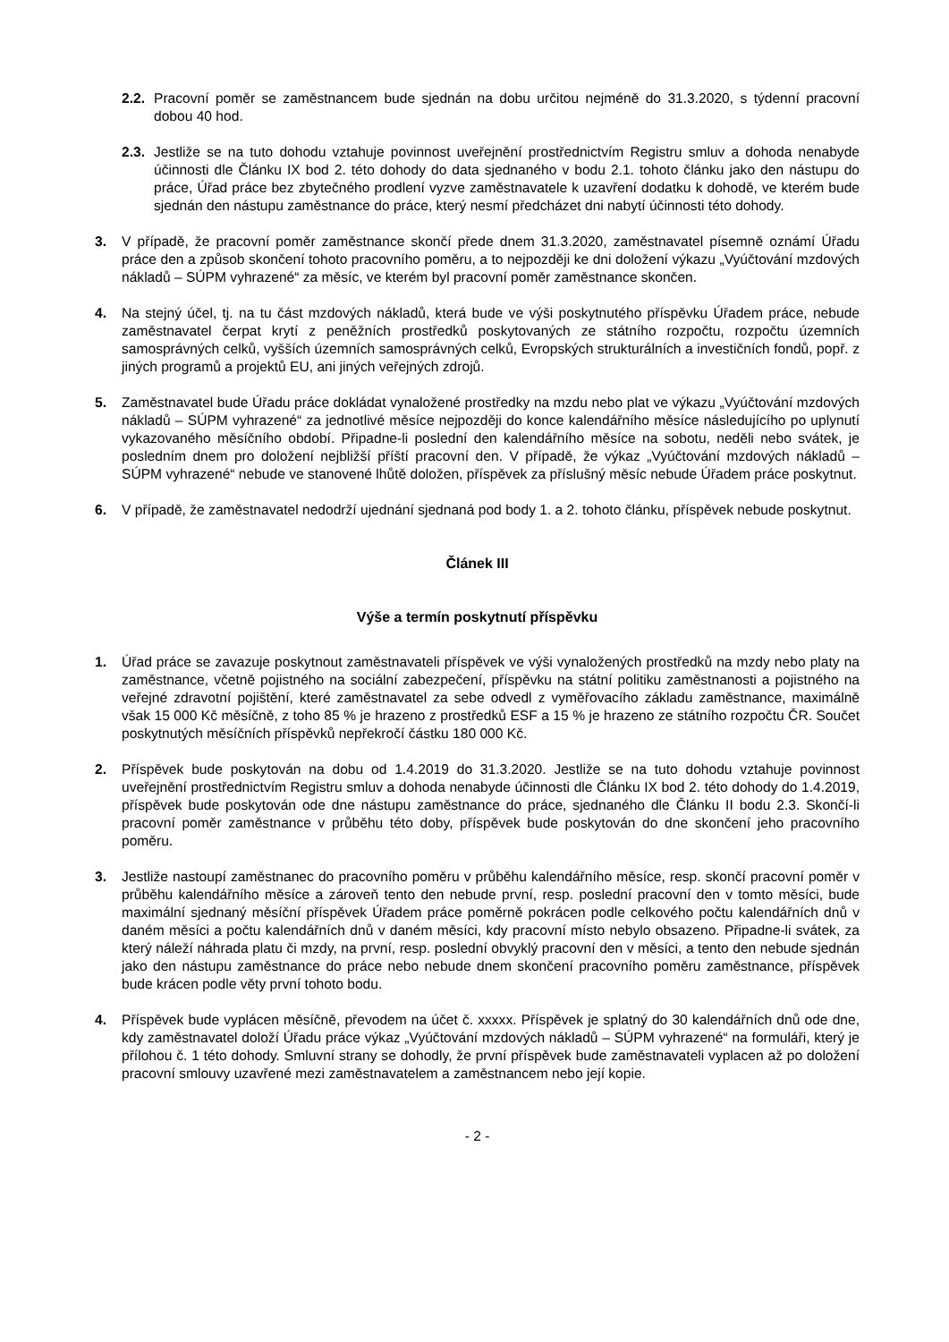2.2. Pracovní poměr se zaměstnancem bude sjednán na dobu určitou nejméně do 31.3.2020, s týdenní pracovní dobou 40 hod.
2.3. Jestliže se na tuto dohodu vztahuje povinnost uveřejnění prostřednictvím Registru smluv a dohoda nenabyde účinnosti dle Článku IX bod 2. této dohody do data sjednaného v bodu 2.1. tohoto článku jako den nástupu do práce, Úřad práce bez zbytečného prodlení vyzve zaměstnavatele k uzavření dodatku k dohodě, ve kterém bude sjednán den nástupu zaměstnance do práce, který nesmí předcházet dni nabytí účinnosti této dohody.
3. V případě, že pracovní poměr zaměstnance skončí přede dnem 31.3.2020, zaměstnavatel písemně oznámí Úřadu práce den a způsob skončení tohoto pracovního poměru, a to nejpozději ke dni doložení výkazu „Vyúčtování mzdových nákladů – SÚPM vyhrazené“ za měsíc, ve kterém byl pracovní poměr zaměstnance skončen.
4. Na stejný účel, tj. na tu část mzdových nákladů, která bude ve výši poskytnutého příspěvku Úřadem práce, nebude zaměstnavatel čerpat krytí z peněžních prostředků poskytovaných ze státního rozpočtu, rozpočtu územních samosprávných celků, vyšších územních samosprávných celků, Evropských strukturálních a investičních fondů, popř. z jiných programů a projektů EU, ani jiných veřejných zdrojů.
5. Zaměstnavatel bude Úřadu práce dokládat vynaložené prostředky na mzdu nebo plat ve výkazu „Vyúčtování mzdových nákladů – SÚPM vyhrazené“ za jednotlivé měsíce nejpozději do konce kalendářního měsíce následujícího po uplynutí vykazovaného měsíčního období. Připadne-li poslední den kalendářního měsíce na sobotu, neděli nebo svátek, je posledním dnem pro doložení nejbližší příští pracovní den. V případě, že výkaz „Vyúčtování mzdových nákladů – SÚPM vyhrazené“ nebude ve stanovené lhůtě doložen, příspěvek za příslušný měsíc nebude Úřadem práce poskytnut.
6. V případě, že zaměstnavatel nedodrží ujednání sjednaná pod body 1. a 2. tohoto článku, příspěvek nebude poskytnut.
Článek III
Výše a termín poskytnutí příspěvku
1. Úřad práce se zavazuje poskytnout zaměstnavateli příspěvek ve výši vynaložených prostředků na mzdy nebo platy na zaměstnance, včetně pojistného na sociální zabezpečení, příspěvku na státní politiku zaměstnanosti a pojistného na veřejné zdravotní pojištění, které zaměstnavatel za sebe odvedl z vyměřovacího základu zaměstnance, maximálně však 15 000 Kč měsíčně, z toho 85 % je hrazeno z prostředků ESF a 15 % je hrazeno ze státního rozpočtu ČR. Součet poskytnutých měsíčních příspěvků nepřekročí částku 180 000 Kč.
2. Příspěvek bude poskytován na dobu od 1.4.2019 do 31.3.2020. Jestliže se na tuto dohodu vztahuje povinnost uveřejnění prostřednictvím Registru smluv a dohoda nenabyde účinnosti dle Článku IX bod 2. této dohody do 1.4.2019, příspěvek bude poskytován ode dne nástupu zaměstnance do práce, sjednaného dle Článku II bodu 2.3. Skončí-li pracovní poměr zaměstnance v průběhu této doby, příspěvek bude poskytován do dne skončení jeho pracovního poměru.
3. Jestliže nastoupí zaměstnanec do pracovního poměru v průběhu kalendářního měsíce, resp. skončí pracovní poměr v průběhu kalendářního měsíce a zároveň tento den nebude první, resp. poslední pracovní den v tomto měsíci, bude maximální sjednaný měsíční příspěvek Úřadem práce poměrně pokrácen podle celkového počtu kalendářních dnů v daném měsíci a počtu kalendářních dnů v daném měsíci, kdy pracovní místo nebylo obsazeno. Připadne-li svátek, za který náleží náhrada platu či mzdy, na první, resp. poslední obvyklý pracovní den v měsíci, a tento den nebude sjednán jako den nástupu zaměstnance do práce nebo nebude dnem skončení pracovního poměru zaměstnance, příspěvek bude krácen podle věty první tohoto bodu.
4. Příspěvek bude vyplácen měsíčně, převodem na účet č. xxxxx. Příspěvek je splatný do 30 kalendářních dnů ode dne, kdy zaměstnavatel doloží Úřadu práce výkaz „Vyúčtování mzdových nákladů – SÚPM vyhrazené“ na formuláři, který je přílohou č. 1 této dohody. Smluvní strany se dohodly, že první příspěvek bude zaměstnavateli vyplacen až po doložení pracovní smlouvy uzavřené mezi zaměstnavatelem a zaměstnancem nebo její kopie.
- 2 -